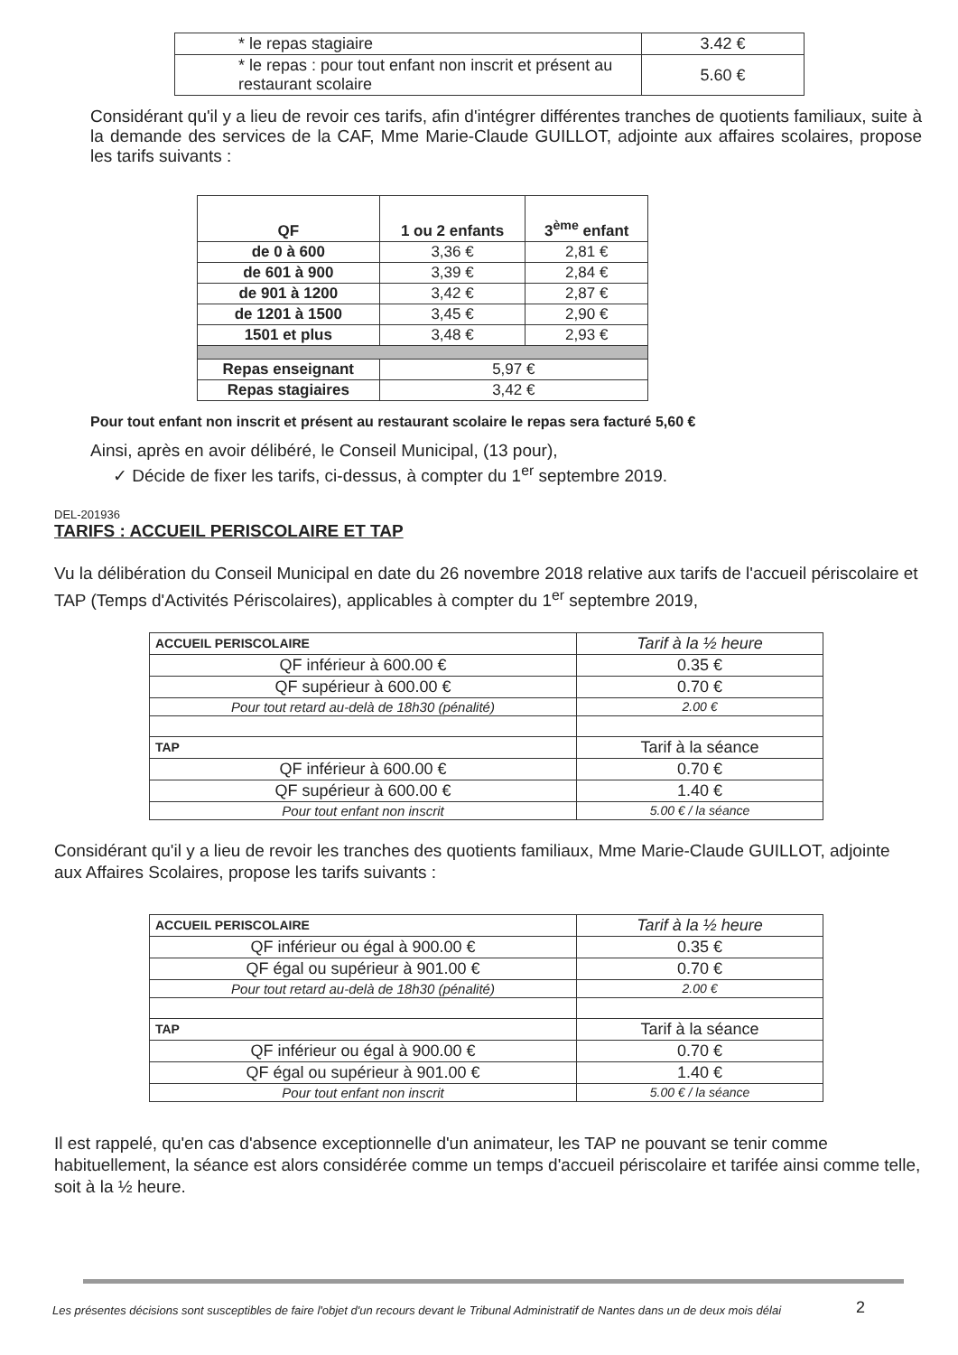| * le repas stagiaire | 3.42 € |
| * le repas : pour tout enfant non inscrit et présent au restaurant scolaire | 5.60 € |
Considérant qu'il y a lieu de revoir ces tarifs, afin d'intégrer différentes tranches de quotients familiaux, suite à la demande des services de la CAF, Mme Marie-Claude GUILLOT, adjointe aux affaires scolaires, propose les tarifs suivants :
| QF | 1 ou 2 enfants | 3<sup>ème</sup> enfant |
| de 0 à 600 | 3,36 € | 2,81 € |
| de 601 à 900 | 3,39 € | 2,84 € |
| de 901 à 1200 | 3,42 € | 2,87 € |
| de 1201 à 1500 | 3,45 € | 2,90 € |
| 1501 et plus | 3,48 € | 2,93 € |
| Repas enseignant | 5,97 € | |
| Repas stagiaires | 3,42 € | |
Pour tout enfant non inscrit et présent au restaurant scolaire le repas sera facturé 5,60 €
Ainsi, après en avoir délibéré, le Conseil Municipal, (13 pour),
✓ Décide de fixer les tarifs, ci-dessus, à compter du 1<sup>er</sup> septembre 2019.
DEL-201936
TARIFS : ACCUEIL PERISCOLAIRE ET TAP
Vu la délibération du Conseil Municipal en date du 26 novembre 2018 relative aux tarifs de l'accueil périscolaire et TAP (Temps d'Activités Périscolaires), applicables à compter du 1<sup>er</sup> septembre 2019,
| ACCUEIL PERISCOLAIRE | Tarif à la ½ heure |
| QF inférieur à 600.00 € | 0.35 € |
| QF supérieur à 600.00 € | 0.70 € |
| Pour tout retard au-delà de 18h30 (pénalité) | 2.00 € |
| TAP | Tarif à la séance |
| QF inférieur à 600.00 € | 0.70 € |
| QF supérieur à 600.00 € | 1.40 € |
| Pour tout enfant non inscrit | 5.00 € / la séance |
Considérant qu'il y a lieu de revoir les tranches des quotients familiaux, Mme Marie-Claude GUILLOT, adjointe aux Affaires Scolaires, propose les tarifs suivants :
| ACCUEIL PERISCOLAIRE | Tarif à la ½ heure |
| QF inférieur ou égal à 900.00 € | 0.35 € |
| QF égal ou supérieur à 901.00 € | 0.70 € |
| Pour tout retard au-delà de 18h30 (pénalité) | 2.00 € |
| TAP | Tarif à la séance |
| QF inférieur ou égal à 900.00 € | 0.70 € |
| QF égal ou supérieur à 901.00 € | 1.40 € |
| Pour tout enfant non inscrit | 5.00 € / la séance |
Il est rappelé, qu'en cas d'absence exceptionnelle d'un animateur, les TAP ne pouvant se tenir comme habituellement, la séance est alors considérée comme un temps d'accueil périscolaire et tarifée ainsi comme telle, soit à la ½ heure.
Les présentes décisions sont susceptibles de faire l'objet d'un recours devant le Tribunal Administratif de Nantes dans un de deux mois délai
2